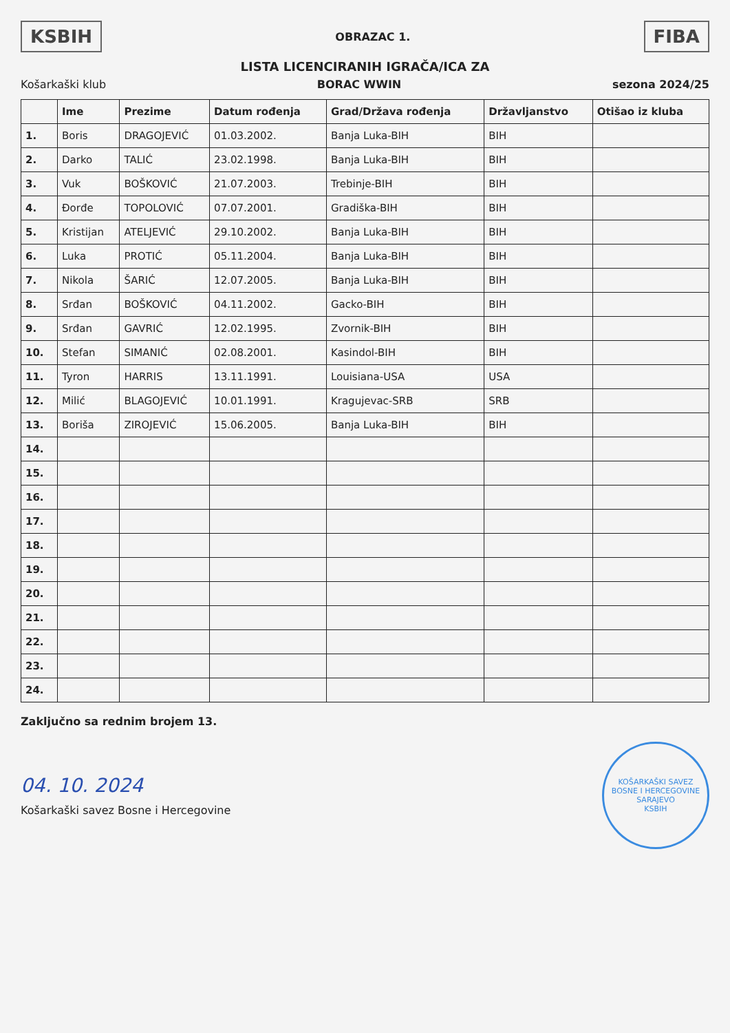KSBIH
OBRAZAC 1.
FIBA
LISTA LICENCIRANIH IGRAČA/ICA ZA
Košarkaški klub BORAC WWIN sezona 2024/25
| | Ime | Prezime | Datum rođenja | Grad/Država rođenja | Državljanstvo | Otišao iz kluba |
| --- | --- | --- | --- | --- | --- | --- |
| 1. | Boris | DRAGOJEVIĆ | 01.03.2002. | Banja Luka-BIH | BIH | |
| 2. | Darko | TALIĆ | 23.02.1998. | Banja Luka-BIH | BIH | |
| 3. | Vuk | BOŠKOVIĆ | 21.07.2003. | Trebinje-BIH | BIH | |
| 4. | Đorđe | TOPOLOVIĆ | 07.07.2001. | Gradiška-BIH | BIH | |
| 5. | Kristijan | ATELJEVIĆ | 29.10.2002. | Banja Luka-BIH | BIH | |
| 6. | Luka | PROTIĆ | 05.11.2004. | Banja Luka-BIH | BIH | |
| 7. | Nikola | ŠARIĆ | 12.07.2005. | Banja Luka-BIH | BIH | |
| 8. | Srđan | BOŠKOVIĆ | 04.11.2002. | Gacko-BIH | BIH | |
| 9. | Srđan | GAVRIĆ | 12.02.1995. | Zvornik-BIH | BIH | |
| 10. | Stefan | SIMANIĆ | 02.08.2001. | Kasindol-BIH | BIH | |
| 11. | Tyron | HARRIS | 13.11.1991. | Louisiana-USA | USA | |
| 12. | Milić | BLAGOJEVIĆ | 10.01.1991. | Kragujevac-SRB | SRB | |
| 13. | Boriša | ZIROJEVIĆ | 15.06.2005. | Banja Luka-BIH | BIH | |
| 14. | | | | | | |
| 15. | | | | | | |
| 16. | | | | | | |
| 17. | | | | | | |
| 18. | | | | | | |
| 19. | | | | | | |
| 20. | | | | | | |
| 21. | | | | | | |
| 22. | | | | | | |
| 23. | | | | | | |
| 24. | | | | | | |
Zaključno sa rednim brojem 13.
04. 10. 2024
Košarkaški savez Bosne i Hercegovine
KOŠARKAŠKI SAVEZ BOSNE I HERCEGOVINE SARAJEVO
KSBIH